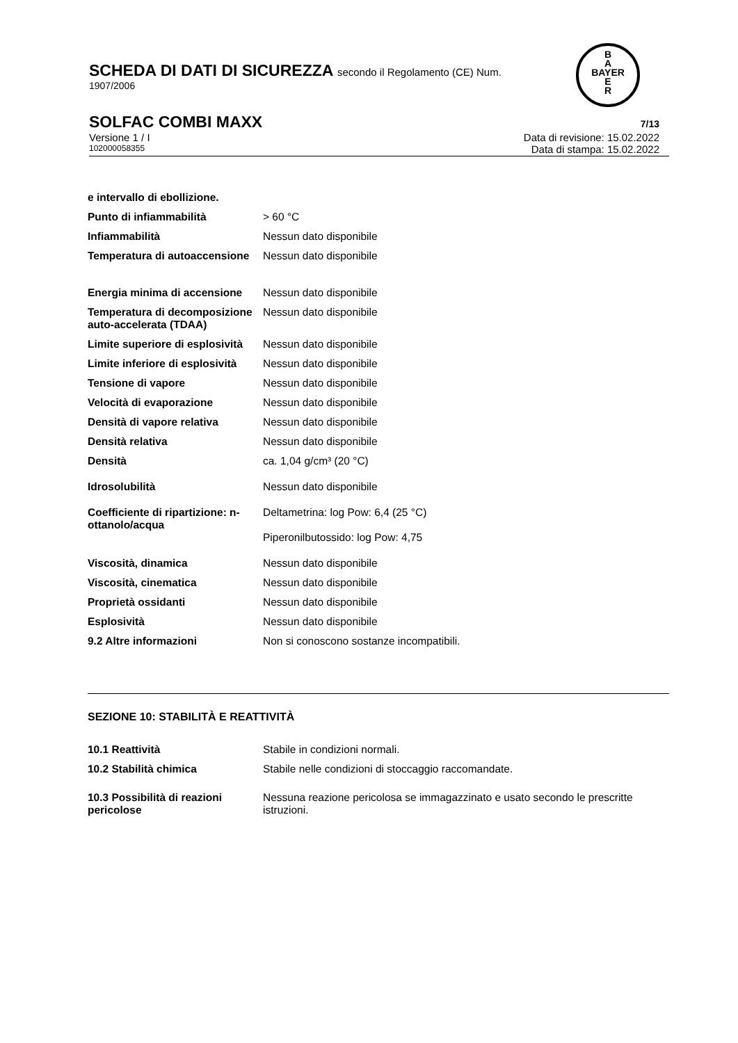SCHEDA DI DATI DI SICUREZZA secondo il Regolamento (CE) Num.
1907/2006
B
A
BAYER
E
R
SOLFAC COMBI MAXX 7/13
Versione 1 / I Data di revisione: 15.02.2022
102000058355 Data di stampa: 15.02.2022
| e intervallo di ebollizione. | |
| Punto di infiammabilità | > 60 °C |
| Infiammabilità | Nessun dato disponibile |
| Temperatura di autoaccensione | Nessun dato disponibile |
| Energia minima di accensione | Nessun dato disponibile |
| Temperatura di decomposizione auto-accelerata (TDAA) | Nessun dato disponibile |
| Limite superiore di esplosività | Nessun dato disponibile |
| Limite inferiore di esplosività | Nessun dato disponibile |
| Tensione di vapore | Nessun dato disponibile |
| Velocità di evaporazione | Nessun dato disponibile |
| Densità di vapore relativa | Nessun dato disponibile |
| Densità relativa | Nessun dato disponibile |
| Densità | ca. 1,04 g/cm³ (20 °C) |
| Idrosolubilità | Nessun dato disponibile |
| Coefficiente di ripartizione: n-ottanolo/acqua | Deltametrina: log Pow: 6,4 (25 °C) Piperonilbutossido: log Pow: 4,75 |
| Viscosità, dinamica | Nessun dato disponibile |
| Viscosità, cinematica | Nessun dato disponibile |
| Proprietà ossidanti | Nessun dato disponibile |
| Esplosività | Nessun dato disponibile |
| 9.2 Altre informazioni | Non si conoscono sostanze incompatibili. |
SEZIONE 10: STABILITÀ E REATTIVITÀ
| 10.1 Reattività | Stabile in condizioni normali. |
| 10.2 Stabilità chimica | Stabile nelle condizioni di stoccaggio raccomandate. |
| 10.3 Possibilità di reazioni pericolose | Nessuna reazione pericolosa se immagazzinato e usato secondo le prescritte istruzioni. |